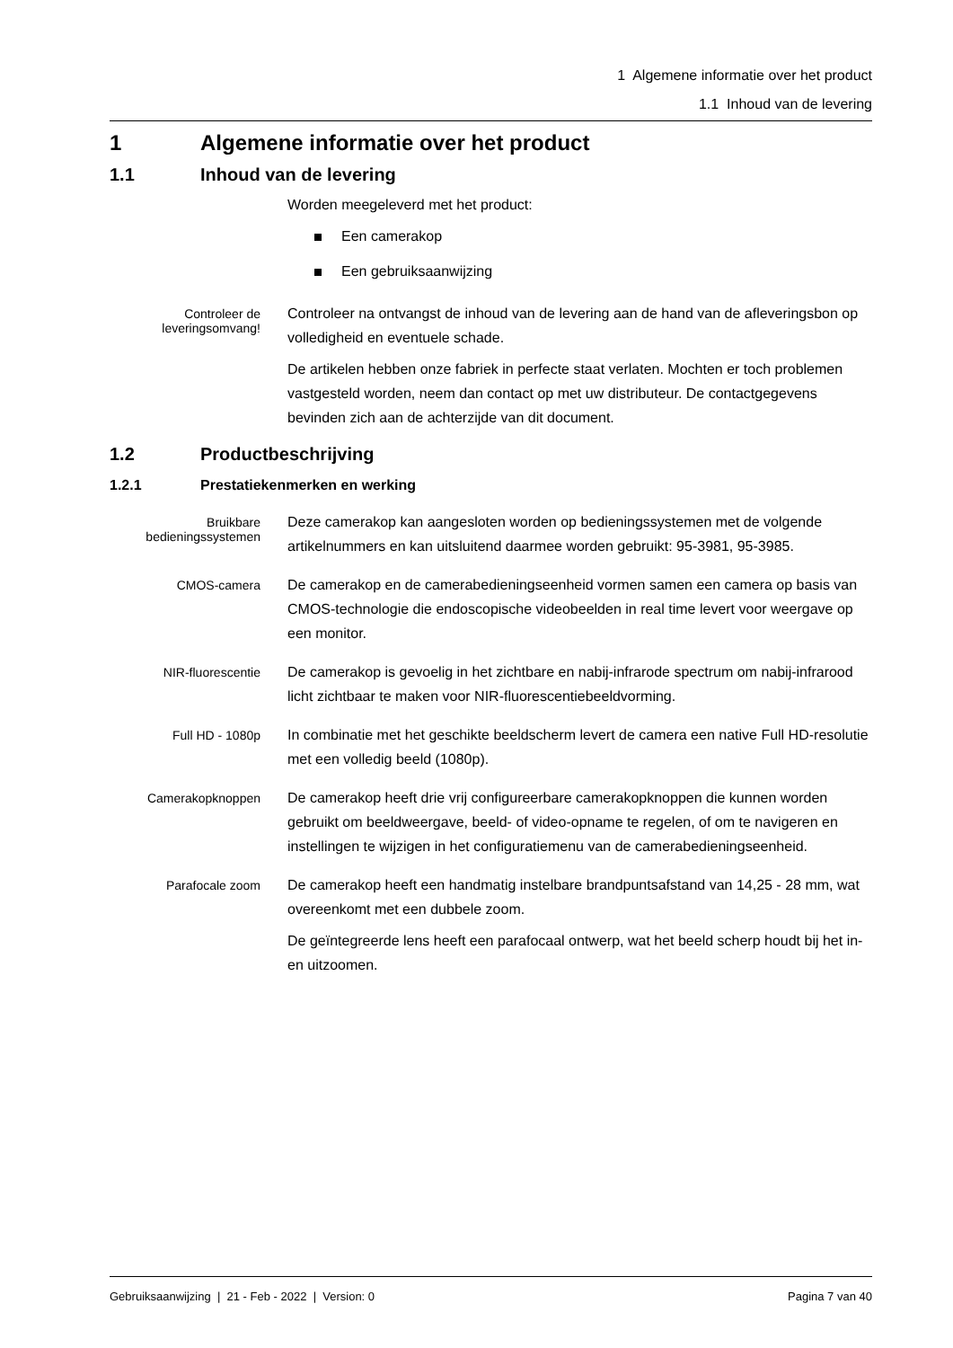1 Algemene informatie over het product
1.1 Inhoud van de levering
1 Algemene informatie over het product
1.1 Inhoud van de levering
Worden meegeleverd met het product:
Een camerakop
Een gebruiksaanwijzing
Controleer de leveringsomvang!
Controleer na ontvangst de inhoud van de levering aan de hand van de afleve­ringsbon op volledigheid en eventuele schade.
De artikelen hebben onze fabriek in perfecte staat verlaten. Mochten er toch pro­blemen vastgesteld worden, neem dan contact op met uw distributeur. De con­tactgegevens bevinden zich aan de achterzijde van dit document.
1.2 Productbeschrijving
1.2.1 Prestatiekenmerken en werking
Bruikbare bedieningssystemen
Deze camerakop kan aangesloten worden op bedieningssystemen met de vol­gende artikelnummers en kan uitsluitend daarmee worden gebruikt: 95-3981, 95-3985.
CMOS-camera
De camerakop en de camerabedieningseenheid vormen samen een camera op basis van CMOS-technologie die endoscopische videobeelden in real time levert voor weergave op een monitor.
NIR-fluorescentie
De camerakop is gevoelig in het zichtbare en nabij-infrarode spectrum om na­bij-infrarood licht zichtbaar te maken voor NIR-fluorescentiebeeldvorming.
Full HD - 1080p
In combinatie met het geschikte beeldscherm levert de camera een native Full HD-resolutie met een volledig beeld (1080p).
Camerakopknoppen
De camerakop heeft drie vrij configureerbare camerakopknoppen die kunnen wor­den gebruikt om beeldweergave, beeld- of video-opname te regelen, of om te na­vigeren en instellingen te wijzigen in het configuratiemenu van de camerabedie­ningseenheid.
Parafocale zoom
De camerakop heeft een handmatig instelbare brandpuntsafstand van 14,25 - 28 mm, wat overeenkomt met een dubbele zoom.
De geïntegreerde lens heeft een parafocaal ontwerp, wat het beeld scherp houdt bij het in- en uitzoomen.
Gebruiksaanwijzing | 21 - Feb - 2022 | Version: 0 Pagina 7 van 40